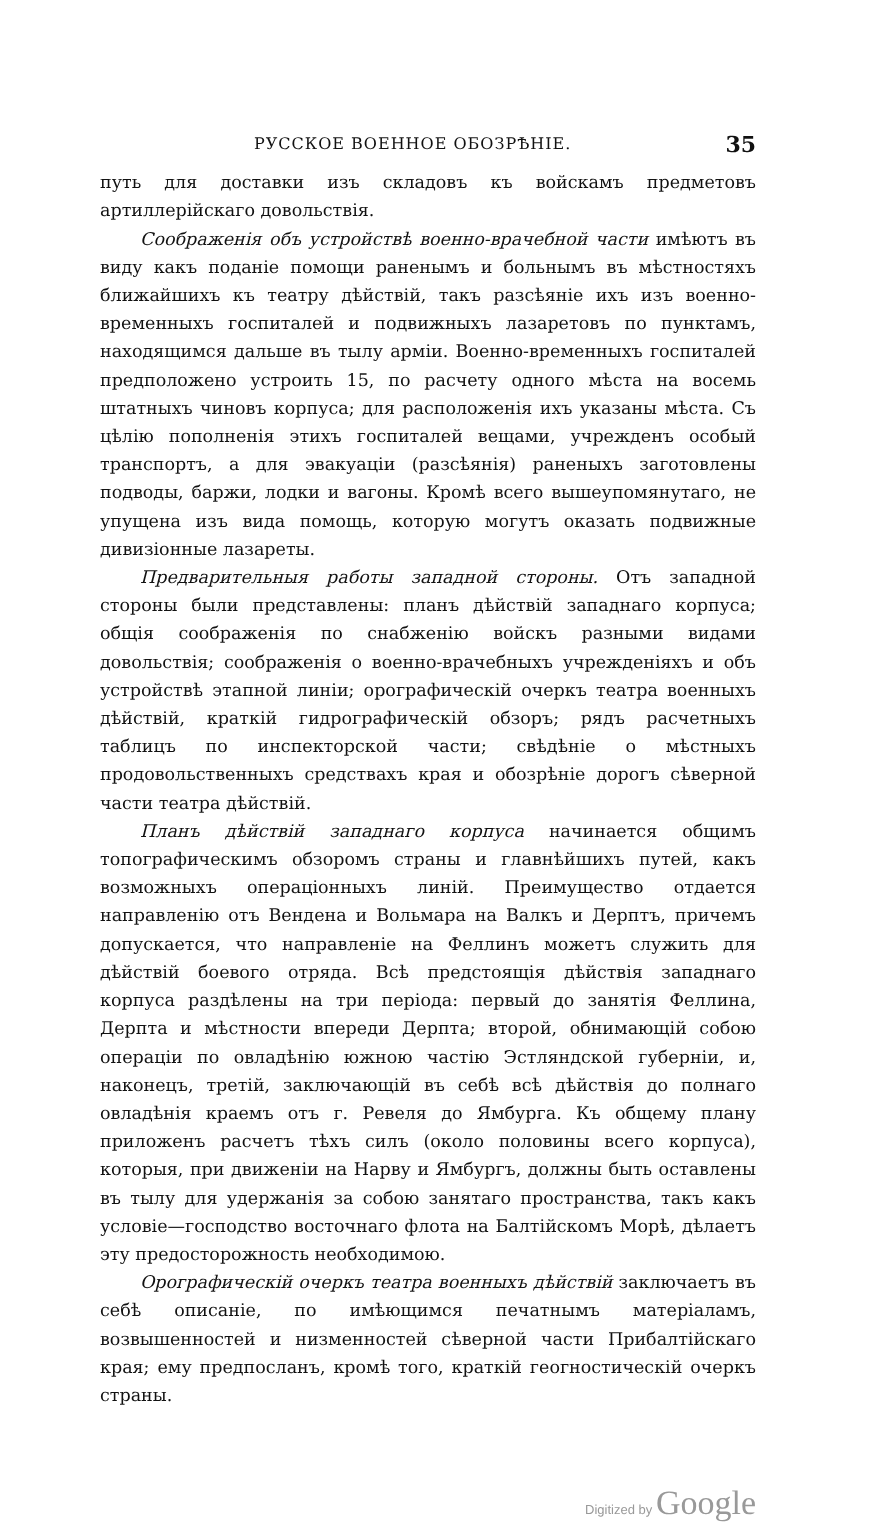РУССКОЕ ВОЕННОЕ ОБОЗРѢНІЕ.
35
путь для доставки изъ складовъ къ войскамъ предметовъ артиллерійскаго довольствія.
Соображенія объ устройствѣ военно-врачебной части имѣютъ въ виду какъ поданіе помощи раненымъ и больнымъ въ мѣстностяхъ ближайшихъ къ театру дѣйствій, такъ разсѣяніе ихъ изъ военно-временныхъ госпиталей и подвижныхъ лазаретовъ по пунктамъ, находящимся дальше въ тылу арміи. Военно-временныхъ госпиталей предположено устроить 15, по расчету одного мѣста на восемь штатныхъ чиновъ корпуса; для расположенія ихъ указаны мѣста. Съ цѣлію пополненія этихъ госпиталей вещами, учрежденъ особый транспортъ, а для эвакуаціи (разсѣянія) раненыхъ заготовлены подводы, баржи, лодки и вагоны. Кромѣ всего вышеупомянутаго, не упущена изъ вида помощь, которую могутъ оказать подвижные дивизіонные лазареты.
Предварительныя работы западной стороны. Отъ западной стороны были представлены: планъ дѣйствій западнаго корпуса; общія соображенія по снабженію войскъ разными видами довольствія; соображенія о военно-врачебныхъ учрежденіяхъ и объ устройствѣ этапной линіи; орографическій очеркъ театра военныхъ дѣйствій, краткій гидрографическій обзоръ; рядъ расчетныхъ таблицъ по инспекторской части; свѣдѣніе о мѣстныхъ продовольственныхъ средствахъ края и обозрѣніе дорогъ сѣверной части театра дѣйствій.
Планъ дѣйствій западнаго корпуса начинается общимъ топографическимъ обзоромъ страны и главнѣйшихъ путей, какъ возможныхъ операціонныхъ линій. Преимущество отдается направленію отъ Вендена и Вольмара на Валкъ и Дерптъ, причемъ допускается, что направленіе на Феллинъ можетъ служить для дѣйствій боевого отряда. Всѣ предстоящія дѣйствія западнаго корпуса раздѣлены на три періода: первый до занятія Феллина, Дерпта и мѣстности впереди Дерпта; второй, обнимающій собою операціи по овладѣнію южною частію Эстляндской губерніи, и, наконецъ, третій, заключающій въ себѣ всѣ дѣйствія до полнаго овладѣнія краемъ отъ г. Ревеля до Ямбурга. Къ общему плану приложенъ расчетъ тѣхъ силъ (около половины всего корпуса), которыя, при движеніи на Нарву и Ямбургъ, должны быть оставлены въ тылу для удержанія за собою занятаго пространства, такъ какъ условіе—господство восточнаго флота на Балтійскомъ Морѣ, дѣлаетъ эту предосторожность необходимою.
Орографическій очеркъ театра военныхъ дѣйствій заключаетъ въ себѣ описаніе, по имѣющимся печатнымъ матеріаламъ, возвышенностей и низменностей сѣверной части Прибалтійскаго края; ему предпосланъ, кромѣ того, краткій геогностическій очеркъ страны.
Digitized by Google